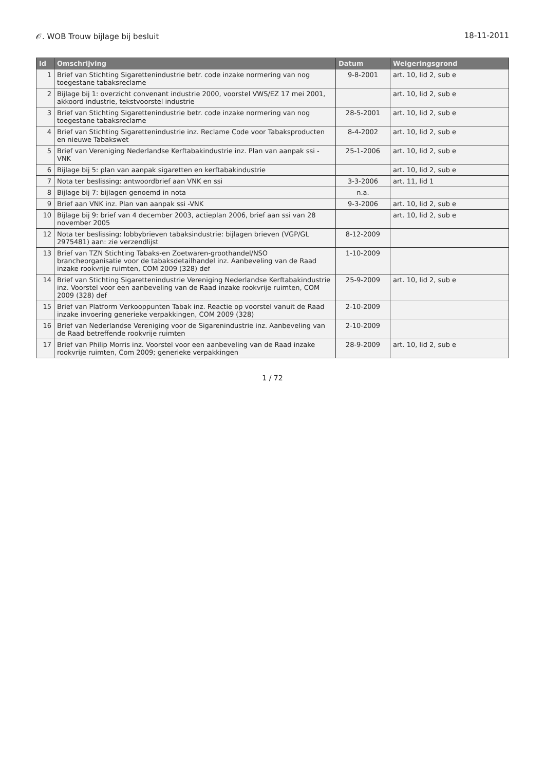𝒪. WOB Trouw bijlage bij besluit 18-11-2011
| Id | Omschrijving | Datum | Weigeringsgrond |
| --- | --- | --- | --- |
| 1 | Brief van Stichting Sigarettenindustrie betr. code inzake normering van nog toegestane tabaksreclame | 9-8-2001 | art. 10, lid 2, sub e |
| 2 | Bijlage bij 1: overzicht convenant industrie 2000, voorstel VWS/EZ 17 mei 2001, akkoord industrie, tekstvoorstel industrie | | art. 10, lid 2, sub e |
| 3 | Brief van Stichting Sigarettenindustrie betr. code inzake normering van nog toegestane tabaksreclame | 28-5-2001 | art. 10, lid 2, sub e |
| 4 | Brief van Stichting Sigarettenindustrie inz. Reclame Code voor Tabaksproducten en nieuwe Tabakswet | 8-4-2002 | art. 10, lid 2, sub e |
| 5 | Brief van Vereniging Nederlandse Kerftabakindustrie inz. Plan van aanpak ssi -VNK | 25-1-2006 | art. 10, lid 2, sub e |
| 6 | Bijlage bij 5: plan van aanpak sigaretten en kerftabakindustrie | | art. 10, lid 2, sub e |
| 7 | Nota ter beslissing: antwoordbrief aan VNK en ssi | 3-3-2006 | art. 11, lid 1 |
| 8 | Bijlage bij 7: bijlagen genoemd in nota | n.a. | |
| 9 | Brief aan VNK inz. Plan van aanpak ssi -VNK | 9-3-2006 | art. 10, lid 2, sub e |
| 10 | Bijlage bij 9: brief van 4 december 2003, actieplan 2006, brief aan ssi van 28 november 2005 | | art. 10, lid 2, sub e |
| 12 | Nota ter beslissing: lobbybrieven tabaksindustrie: bijlagen brieven (VGP/GL 2975481) aan: zie verzendlijst | 8-12-2009 | |
| 13 | Brief van TZN Stichting Tabaks-en Zoetwaren-groothandel/NSO brancheorganisatie voor de tabaksdetailhandel inz. Aanbeveling van de Raad inzake rookvrije ruimten, COM 2009 (328) def | 1-10-2009 | |
| 14 | Brief van Stichting Sigarettenindustrie Vereniging Nederlandse Kerftabakindustrie inz. Voorstel voor een aanbeveling van de Raad inzake rookvrije ruimten, COM 2009 (328) def | 25-9-2009 | art. 10, lid 2, sub e |
| 15 | Brief van Platform Verkooppunten Tabak inz. Reactie op voorstel vanuit de Raad inzake invoering generieke verpakkingen, COM 2009 (328) | 2-10-2009 | |
| 16 | Brief van Nederlandse Vereniging voor de Sigarenindustrie inz. Aanbeveling van de Raad betreffende rookvrije ruimten | 2-10-2009 | |
| 17 | Brief van Philip Morris inz. Voorstel voor een aanbeveling van de Raad inzake rookvrije ruimten, Com 2009; generieke verpakkingen | 28-9-2009 | art. 10, lid 2, sub e |
1 / 72